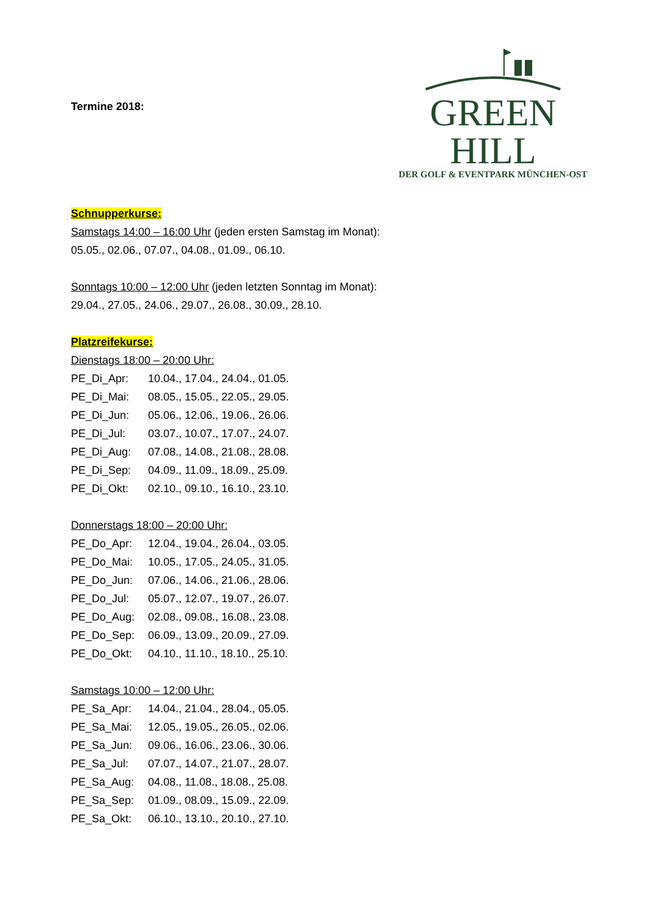Termine 2018:
GREEN HILL
DER GOLF & EVENTPARK MÜNCHEN-OST
Schnupperkurse:
Samstags 14:00 – 16:00 Uhr (jeden ersten Samstag im Monat):
05.05., 02.06., 07.07., 04.08., 01.09., 06.10.
Sonntags 10:00 – 12:00 Uhr (jeden letzten Sonntag im Monat):
29.04., 27.05., 24.06., 29.07., 26.08., 30.09., 28.10.
Platzreifekurse:
Dienstags 18:00 – 20:00 Uhr:
| PE_Di_Apr: | 10.04., 17.04., 24.04., 01.05. |
| PE_Di_Mai: | 08.05., 15.05., 22.05., 29.05. |
| PE_Di_Jun: | 05.06., 12.06., 19.06., 26.06. |
| PE_Di_Jul: | 03.07., 10.07., 17.07., 24.07. |
| PE_Di_Aug: | 07.08., 14.08., 21.08., 28.08. |
| PE_Di_Sep: | 04.09., 11.09., 18.09., 25.09. |
| PE_Di_Okt: | 02.10., 09.10., 16.10., 23.10. |
Donnerstags 18:00 – 20:00 Uhr:
| PE_Do_Apr: | 12.04., 19.04., 26.04., 03.05. |
| PE_Do_Mai: | 10.05., 17.05., 24.05., 31.05. |
| PE_Do_Jun: | 07.06., 14.06., 21.06., 28.06. |
| PE_Do_Jul: | 05.07., 12.07., 19.07., 26.07. |
| PE_Do_Aug: | 02.08., 09.08., 16.08., 23.08. |
| PE_Do_Sep: | 06.09., 13.09., 20.09., 27.09. |
| PE_Do_Okt: | 04.10., 11.10., 18.10., 25.10. |
Samstags 10:00 – 12:00 Uhr:
| PE_Sa_Apr: | 14.04., 21.04., 28.04., 05.05. |
| PE_Sa_Mai: | 12.05., 19.05., 26.05., 02.06. |
| PE_Sa_Jun: | 09.06., 16.06., 23.06., 30.06. |
| PE_Sa_Jul: | 07.07., 14.07., 21.07., 28.07. |
| PE_Sa_Aug: | 04.08., 11.08., 18.08., 25.08. |
| PE_Sa_Sep: | 01.09., 08.09., 15.09., 22.09. |
| PE_Sa_Okt: | 06.10., 13.10., 20.10., 27.10. |